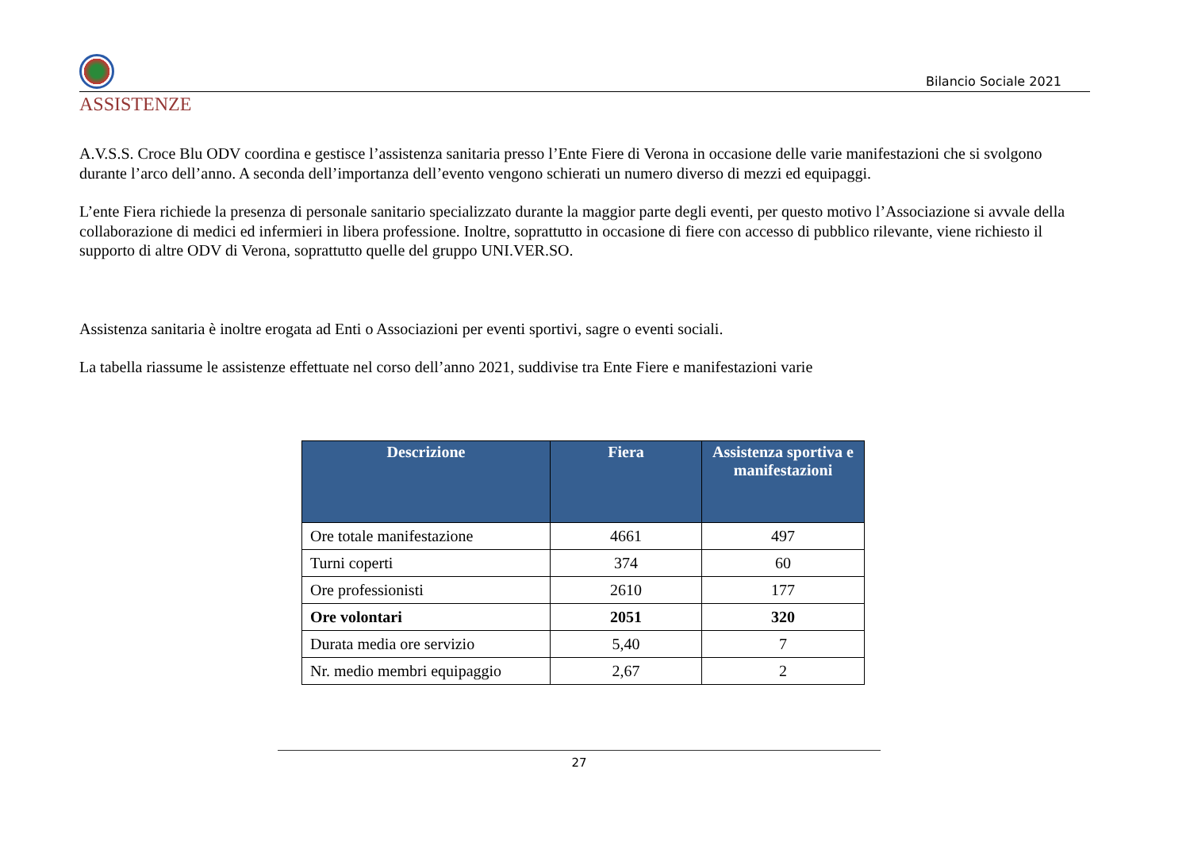Bilancio Sociale 2021
ASSISTENZE
A.V.S.S. Croce Blu ODV coordina e gestisce l’assistenza sanitaria presso l’Ente Fiere di Verona in occasione delle varie manifestazioni che si svolgono durante l’arco dell’anno. A seconda dell’importanza dell’evento vengono schierati un numero diverso di mezzi ed equipaggi.
L’ente Fiera richiede la presenza di personale sanitario specializzato durante la maggior parte degli eventi, per questo motivo l’Associazione si avvale della collaborazione di medici ed infermieri in libera professione. Inoltre, soprattutto in occasione di fiere con accesso di pubblico rilevante, viene richiesto il supporto di altre ODV di Verona, soprattutto quelle del gruppo UNI.VER.SO.
Assistenza sanitaria è inoltre erogata ad Enti o Associazioni per eventi sportivi, sagre o eventi sociali.
La tabella riassume le assistenze effettuate nel corso dell’anno 2021, suddivise tra Ente Fiere e manifestazioni varie
| Descrizione | Fiera | Assistenza sportiva e manifestazioni |
| --- | --- | --- |
| Ore totale manifestazione | 4661 | 497 |
| Turni coperti | 374 | 60 |
| Ore professionisti | 2610 | 177 |
| Ore volontari | 2051 | 320 |
| Durata media ore servizio | 5,40 | 7 |
| Nr. medio membri equipaggio | 2,67 | 2 |
27